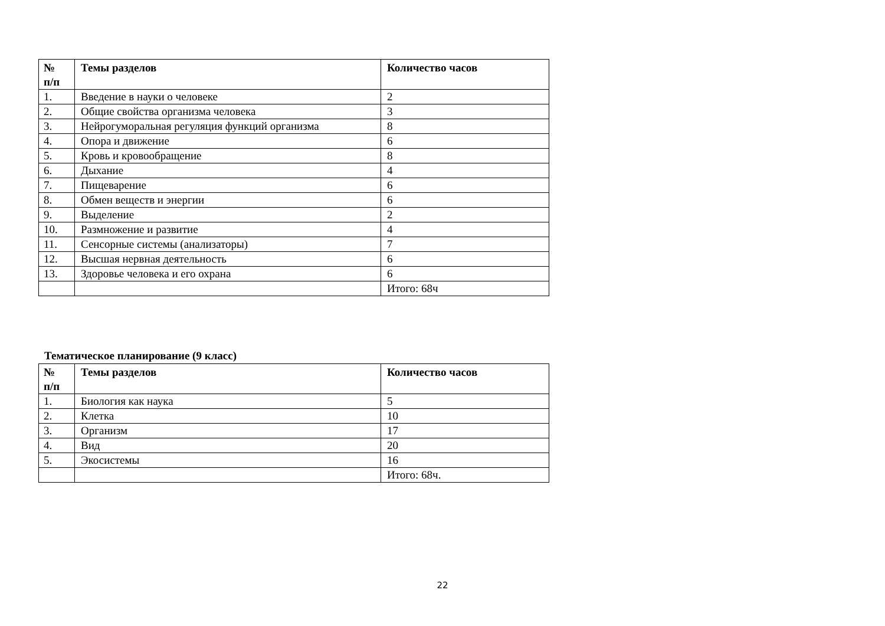| № п/п | Темы разделов | Количество часов |
| --- | --- | --- |
| 1. | Введение в науки о человеке | 2 |
| 2. | Общие свойства организма человека | 3 |
| 3. | Нейрогуморальная регуляция функций организма | 8 |
| 4. | Опора и движение | 6 |
| 5. | Кровь и кровообращение | 8 |
| 6. | Дыхание | 4 |
| 7. | Пищеварение | 6 |
| 8. | Обмен веществ и энергии | 6 |
| 9. | Выделение | 2 |
| 10. | Размножение и развитие | 4 |
| 11. | Сенсорные системы (анализаторы) | 7 |
| 12. | Высшая нервная деятельность | 6 |
| 13. | Здоровье человека и его охрана | 6 |
| | | Итого: 68ч |
Тематическое планирование (9 класс)
| № п/п | Темы разделов | Количество часов |
| --- | --- | --- |
| 1. | Биология как наука | 5 |
| 2. | Клетка | 10 |
| 3. | Организм | 17 |
| 4. | Вид | 20 |
| 5. | Экосистемы | 16 |
| | | Итого: 68ч. |
22